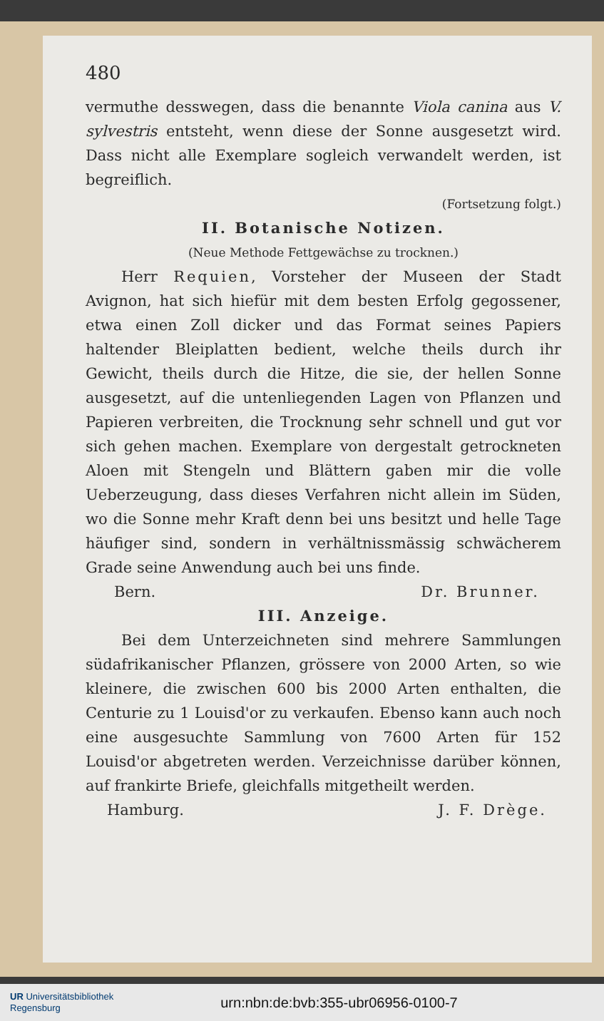480
vermuthe desswegen, dass die benannte Viola canina aus V. sylvestris entsteht, wenn diese der Sonne ausgesetzt wird. Dass nicht alle Exemplare sogleich verwandelt werden, ist begreiflich.
(Fortsetzung folgt.)
II. Botanische Notizen.
(Neue Methode Fettgewächse zu trocknen.)
Herr Requien, Vorsteher der Museen der Stadt Avignon, hat sich hiefür mit dem besten Erfolg gegossener, etwa einen Zoll dicker und das Format seines Papiers haltender Bleiplatten bedient, welche theils durch ihr Gewicht, theils durch die Hitze, die sie, der hellen Sonne ausgesetzt, auf die untenliegenden Lagen von Pflanzen und Papieren verbreiten, die Trocknung sehr schnell und gut vor sich gehen machen. Exemplare von dergestalt getrockneten Aloen mit Stengeln und Blättern gaben mir die volle Ueberzeugung, dass dieses Verfahren nicht allein im Süden, wo die Sonne mehr Kraft denn bei uns besitzt und helle Tage häufiger sind, sondern in verhältnissmässig schwächerem Grade seine Anwendung auch bei uns finde.
Bern. Dr. Brunner.
III. Anzeige.
Bei dem Unterzeichneten sind mehrere Sammlungen südafrikanischer Pflanzen, grössere von 2000 Arten, so wie kleinere, die zwischen 600 bis 2000 Arten enthalten, die Centurie zu 1 Louisd'or zu verkaufen. Ebenso kann auch noch eine ausgesuchte Sammlung von 7600 Arten für 152 Louisd'or abgetreten werden. Verzeichnisse darüber können, auf frankirte Briefe, gleichfalls mitgetheilt werden.
Hamburg. J. F. Drège.
UR Universitätsbibliothek
Regensburg
urn:nbn:de:bvb:355-ubr06956-0100-7